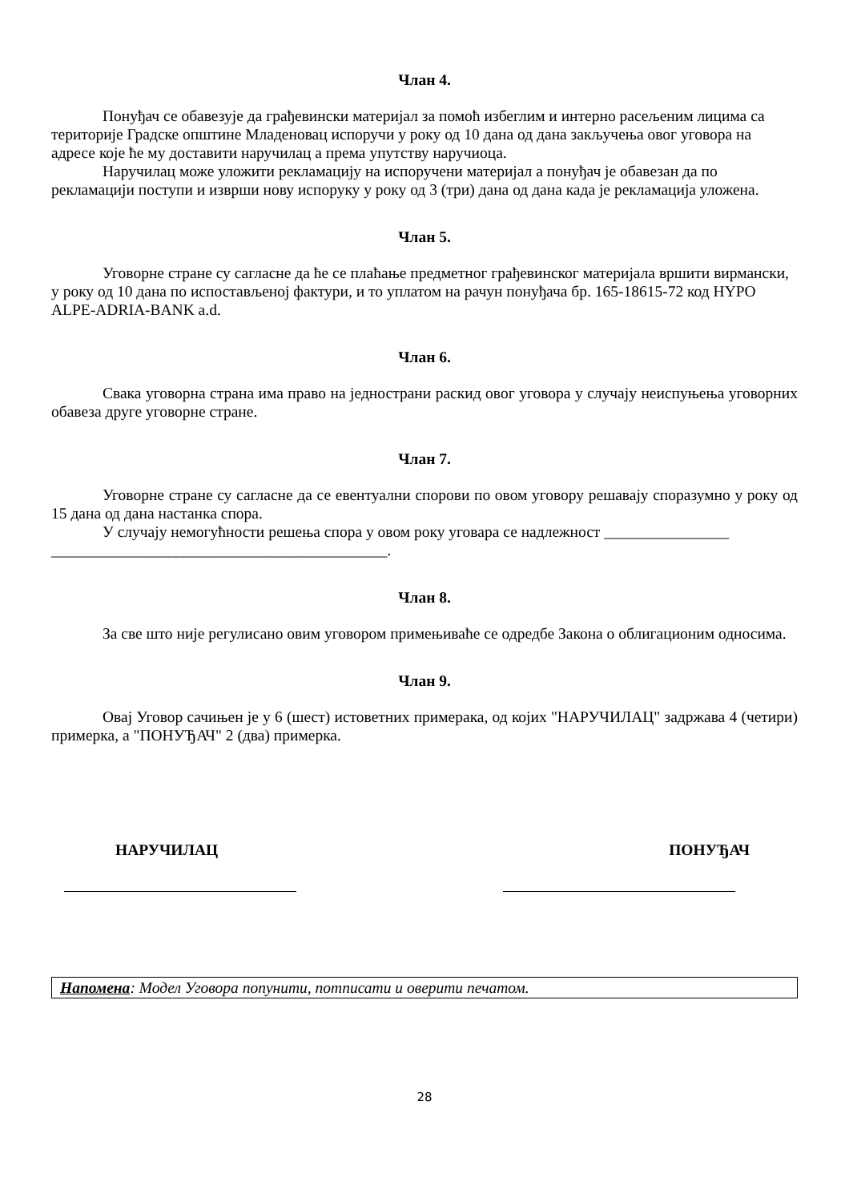Члан 4.
Понуђач се обавезује да грађевински материјал за помоћ избеглим и интерно расељеним лицима са територије Градске општине Младеновац испоручи у року од 10 дана од дана закључења овог уговора на адресе које ће му доставити наручилац а према упутству наручиоца.
Наручилац може уложити рекламацију на испоручени материјал а понуђач је обавезан да по рекламацији поступи и изврши нову испоруку у року од 3 (три) дана од дана када је рекламација уложена.
Члан 5.
Уговорне стране су сагласне да ће се плаћање предметног грађевинског материјала вршити вирмански, у року од 10 дана по испостављеној фактури, и то уплатом на рачун понуђача бр. 165-18615-72 код HYPO ALPE-ADRIA-BANK a.d.
Члан 6.
Свака уговорна страна има право на једнострани раскид овог уговора у случају неиспуњења уговорних обавеза друге уговорне стране.
Члан 7.
Уговорне стране су сагласне да се евентуални спорови по овом уговору решавају споразумно у року од 15 дана од дана настанка спора.
У случају немогућности решења спора у овом року уговара се надлежност ________________ ___________________________________________.
Члан 8.
За све што није регулисано овим уговором примењиваће се одредбе Закона о облигационим односима.
Члан 9.
Овај Уговор сачињен је у 6 (шест) истоветних примерака, од којих "НАРУЧИЛАЦ" задржава 4 (четири) примерка, а "ПОНУЂАЧ" 2 (два) примерка.
НАРУЧИЛАЦ ПОНУЂАЧ
Напомена: Модел Уговора попунити, потписати и оверити печатом.
28